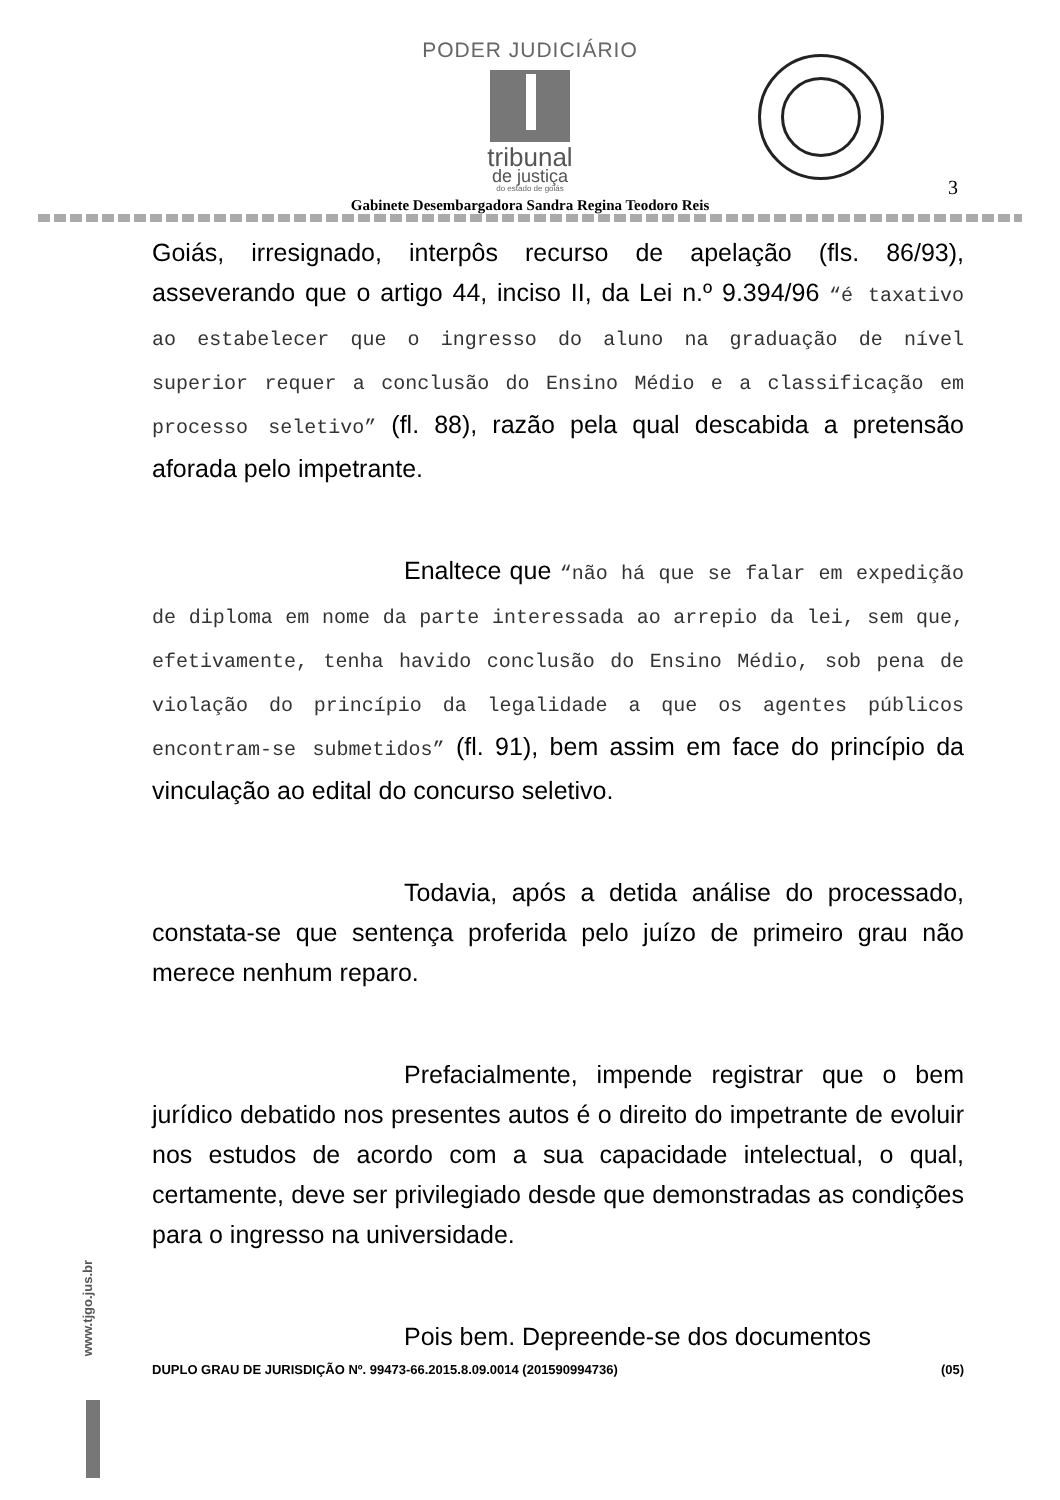PODER JUDICIÁRIO
tribunal
de justiça
do estado de goiás
3
Gabinete Desembargadora Sandra Regina Teodoro Reis
Goiás, irresignado, interpôs recurso de apelação (fls. 86/93), asseverando que o artigo 44, inciso II, da Lei n.º 9.394/96 “é taxativo ao estabelecer que o ingresso do aluno na graduação de nível superior requer a conclusão do Ensino Médio e a classificação em processo seletivo” (fl. 88), razão pela qual descabida a pretensão aforada pelo impetrante.
Enaltece que “não há que se falar em expedição de diploma em nome da parte interessada ao arrepio da lei, sem que, efetivamente, tenha havido conclusão do Ensino Médio, sob pena de violação do princípio da legalidade a que os agentes públicos encontram-se submetidos” (fl. 91), bem assim em face do princípio da vinculação ao edital do concurso seletivo.
Todavia, após a detida análise do processado, constata-se que sentença proferida pelo juízo de primeiro grau não merece nenhum reparo.
Prefacialmente, impende registrar que o bem jurídico debatido nos presentes autos é o direito do impetrante de evoluir nos estudos de acordo com a sua capacidade intelectual, o qual, certamente, deve ser privilegiado desde que demonstradas as condições para o ingresso na universidade.
Pois bem. Depreende-se dos documentos
www.tjgo.jus.br
DUPLO GRAU DE JURISDIÇÃO Nº. 99473-66.2015.8.09.0014 (201590994736) (05)